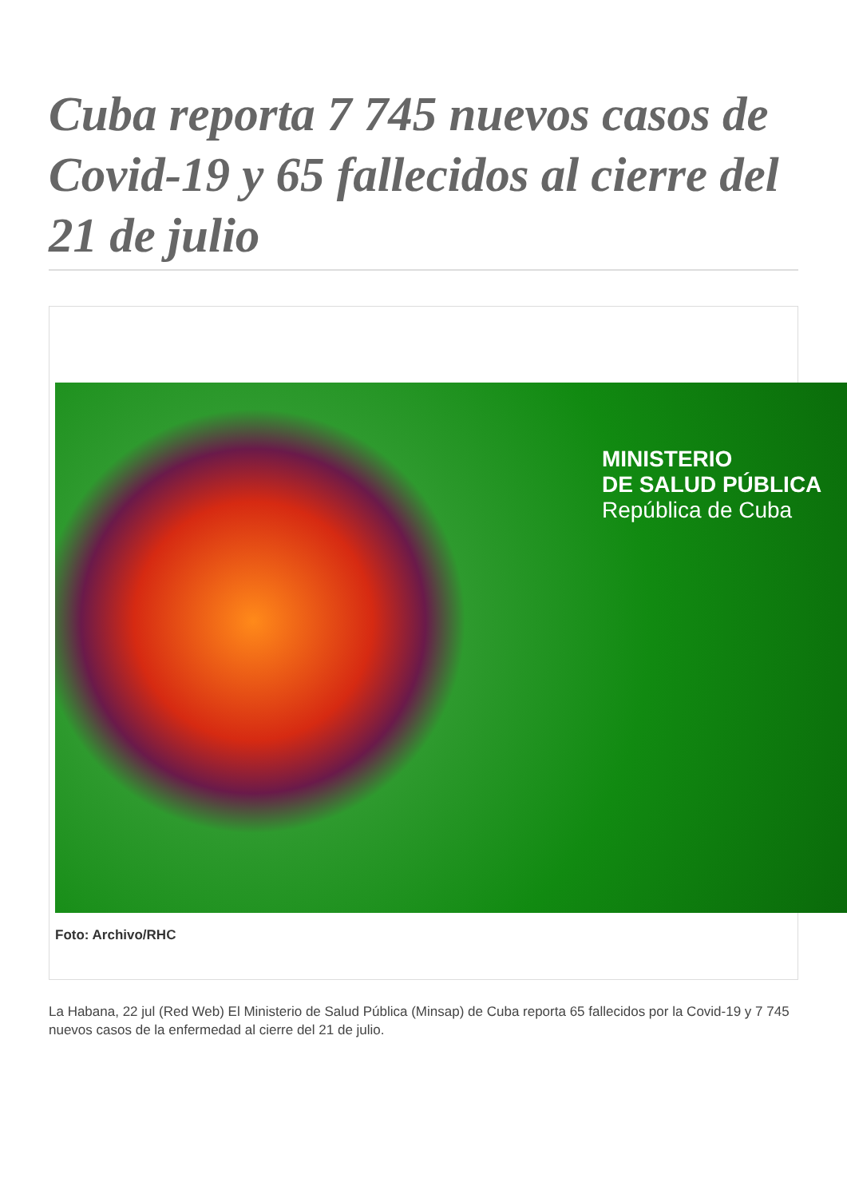Cuba reporta 7 745 nuevos casos de Covid-19 y 65 fallecidos al cierre del 21 de julio
MINISTERIO
DE SALUD PÚBLICA
República de Cuba
Foto: Archivo/RHC
La Habana, 22 jul (Red Web) El Ministerio de Salud Pública (Minsap) de Cuba reporta 65 fallecidos por la Covid-19 y 7 745 nuevos casos de la enfermedad al cierre del 21 de julio.